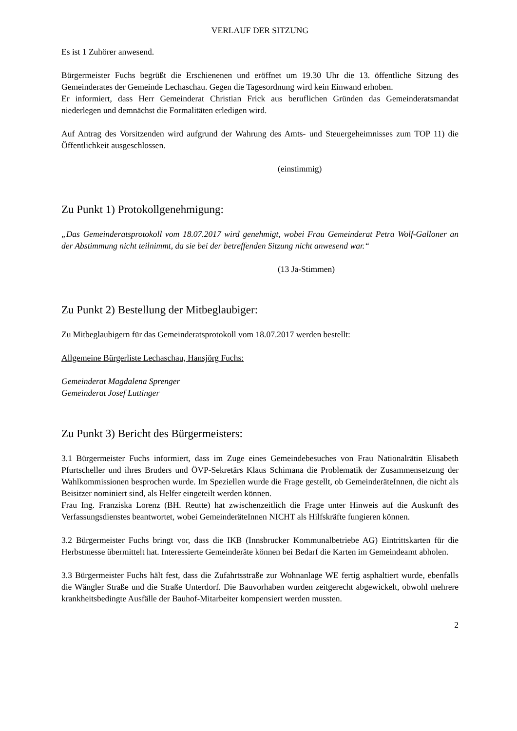VERLAUF DER SITZUNG
Es ist 1 Zuhörer anwesend.
Bürgermeister Fuchs begrüßt die Erschienenen und eröffnet um 19.30 Uhr die 13. öffentliche Sitzung des Gemeinderates der Gemeinde Lechaschau. Gegen die Tagesordnung wird kein Einwand erhoben.
Er informiert, dass Herr Gemeinderat Christian Frick aus beruflichen Gründen das Gemeinderatsmandat niederlegen und demnächst die Formalitäten erledigen wird.
Auf Antrag des Vorsitzenden wird aufgrund der Wahrung des Amts- und Steuergeheimnisses zum TOP 11) die Öffentlichkeit ausgeschlossen.
(einstimmig)
Zu Punkt 1) Protokollgenehmigung:
„Das Gemeinderatsprotokoll vom 18.07.2017 wird genehmigt, wobei Frau Gemeinderat Petra Wolf-Galloner an der Abstimmung nicht teilnimmt, da sie bei der betreffenden Sitzung nicht anwesend war.“
(13 Ja-Stimmen)
Zu Punkt 2) Bestellung der Mitbeglaubiger:
Zu Mitbeglaubigern für das Gemeinderatsprotokoll vom 18.07.2017 werden bestellt:
Allgemeine Bürgerliste Lechaschau, Hansjörg Fuchs:
Gemeinderat Magdalena Sprenger
Gemeinderat Josef Luttinger
Zu Punkt 3) Bericht des Bürgermeisters:
3.1 Bürgermeister Fuchs informiert, dass im Zuge eines Gemeindebesuches von Frau Nationalrätin Elisabeth Pfurtscheller und ihres Bruders und ÖVP-Sekretärs Klaus Schimana die Problematik der Zusammensetzung der Wahlkommissionen besprochen wurde. Im Speziellen wurde die Frage gestellt, ob GemeinderäteInnen, die nicht als Beisitzer nominiert sind, als Helfer eingeteilt werden können.
Frau Ing. Franziska Lorenz (BH. Reutte) hat zwischenzeitlich die Frage unter Hinweis auf die Auskunft des Verfassungsdienstes beantwortet, wobei GemeinderäteInnen NICHT als Hilfskräfte fungieren können.
3.2 Bürgermeister Fuchs bringt vor, dass die IKB (Innsbrucker Kommunalbetriebe AG) Eintrittskarten für die Herbstmesse übermittelt hat. Interessierte Gemeinderäte können bei Bedarf die Karten im Gemeindeamt abholen.
3.3 Bürgermeister Fuchs hält fest, dass die Zufahrtsstraße zur Wohnanlage WE fertig asphaltiert wurde, ebenfalls die Wängler Straße und die Straße Unterdorf. Die Bauvorhaben wurden zeitgerecht abgewickelt, obwohl mehrere krankheitsbedingte Ausfälle der Bauhof-Mitarbeiter kompensiert werden mussten.
2